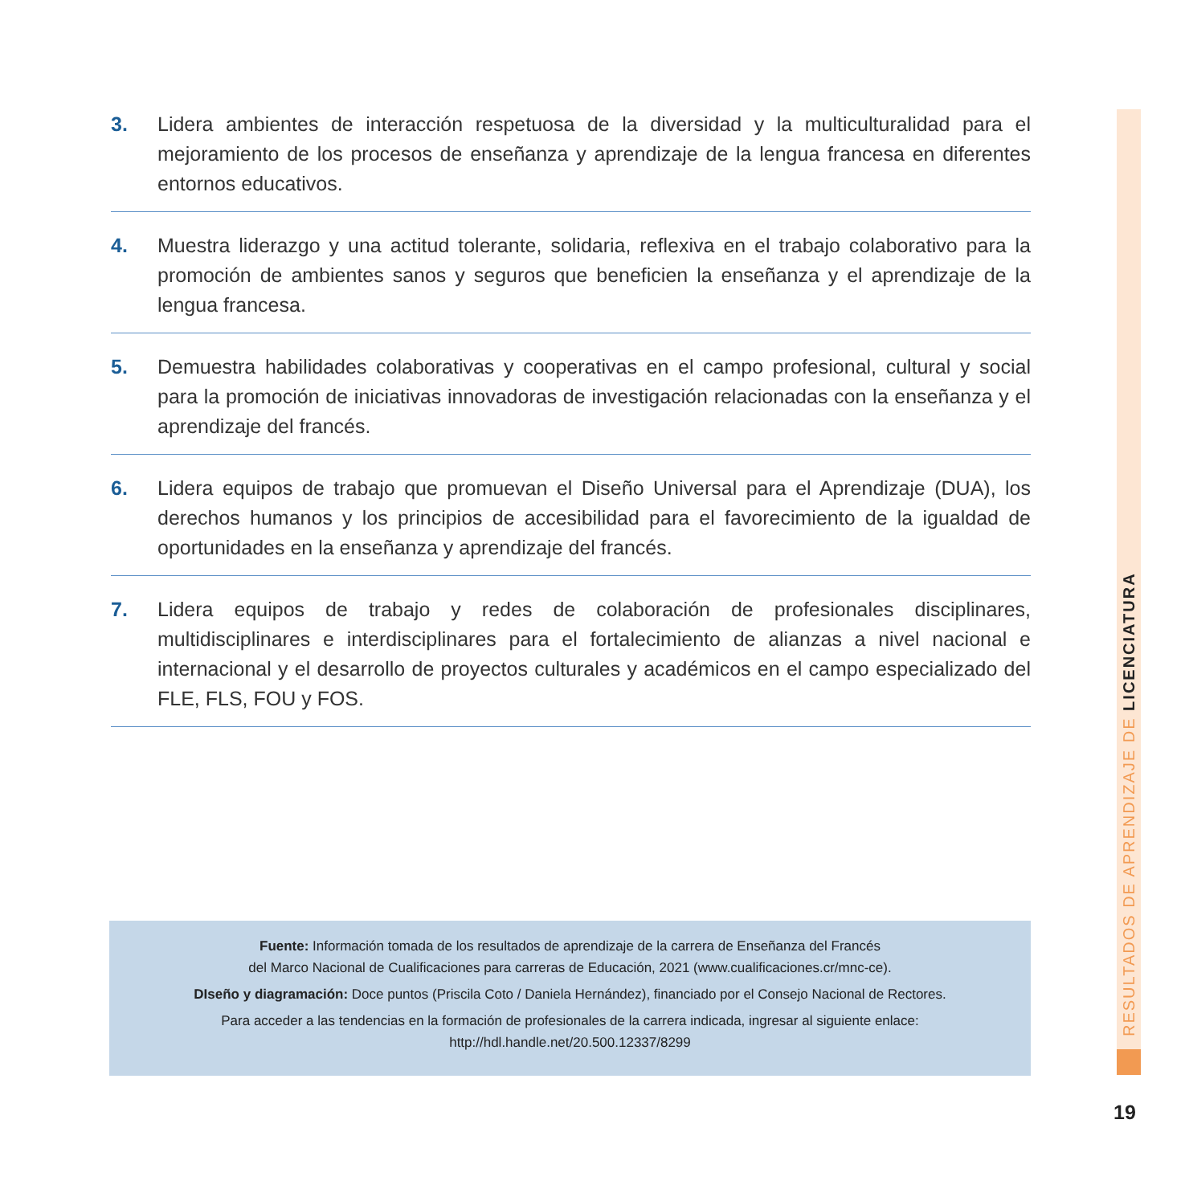3. Lidera ambientes de interacción respetuosa de la diversidad y la multiculturalidad para el mejoramiento de los procesos de enseñanza y aprendizaje de la lengua francesa en diferentes entornos educativos.
4. Muestra liderazgo y una actitud tolerante, solidaria, reflexiva en el trabajo colaborativo para la promoción de ambientes sanos y seguros que beneficien la enseñanza y el aprendizaje de la lengua francesa.
5. Demuestra habilidades colaborativas y cooperativas en el campo profesional, cultural y social para la promoción de iniciativas innovadoras de investigación relacionadas con la enseñanza y el aprendizaje del francés.
6. Lidera equipos de trabajo que promuevan el Diseño Universal para el Aprendizaje (DUA), los derechos humanos y los principios de accesibilidad para el favorecimiento de la igualdad de oportunidades en la enseñanza y aprendizaje del francés.
7. Lidera equipos de trabajo y redes de colaboración de profesionales disciplinares, multidisciplinares e interdisciplinares para el fortalecimiento de alianzas a nivel nacional e internacional y el desarrollo de proyectos culturales y académicos en el campo especializado del FLE, FLS, FOU y FOS.
Fuente: Información tomada de los resultados de aprendizaje de la carrera de Enseñanza del Francés
del Marco Nacional de Cualificaciones para carreras de Educación, 2021 (www.cualificaciones.cr/mnc-ce).
DIseño y diagramación: Doce puntos (Priscila Coto / Daniela Hernández), financiado por el Consejo Nacional de Rectores.
Para acceder a las tendencias en la formación de profesionales de la carrera indicada, ingresar al siguiente enlace:
http://hdl.handle.net/20.500.12337/8299
RESULTADOS DE APRENDIZAJE DE LICENCIATURA
19